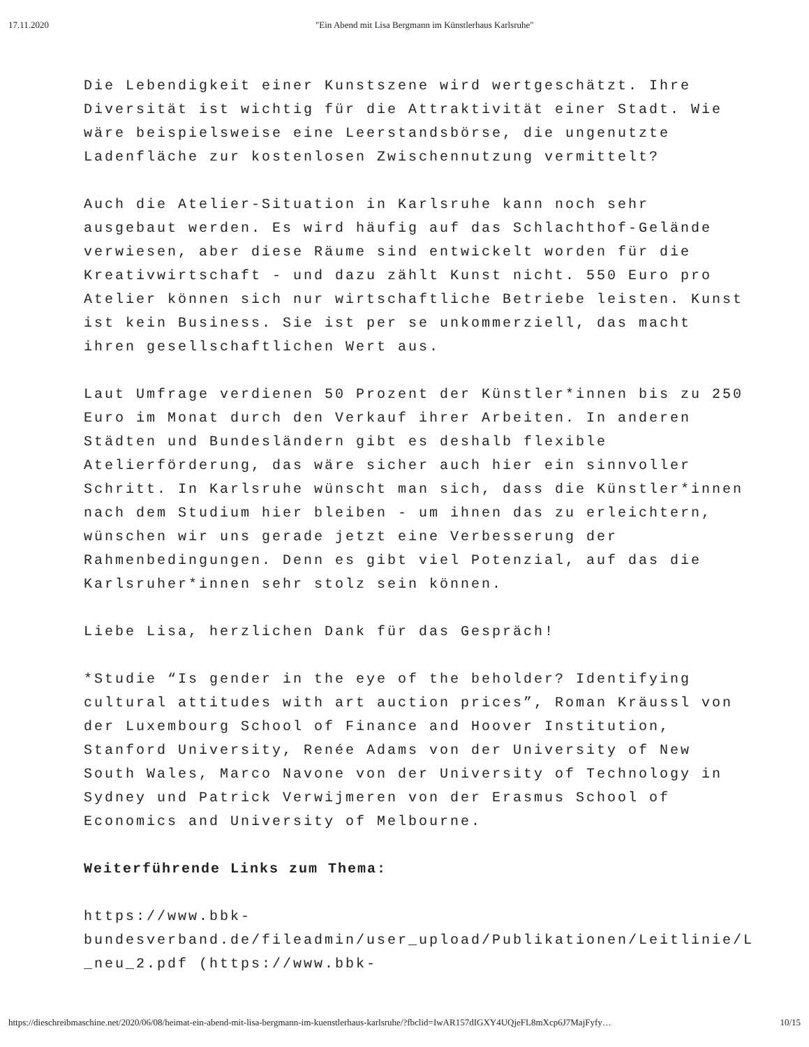17.11.2020 "Ein Abend mit Lisa Bergmann im Künstlerhaus Karlsruhe"
Die Lebendigkeit einer Kunstszene wird wertgeschätzt. Ihre Diversität ist wichtig für die Attraktivität einer Stadt. Wie wäre beispielsweise eine Leerstandsbörse, die ungenutzte Ladenfläche zur kostenlosen Zwischennutzung vermittelt?
Auch die Atelier-Situation in Karlsruhe kann noch sehr ausgebaut werden. Es wird häufig auf das Schlachthof-Gelände verwiesen, aber diese Räume sind entwickelt worden für die Kreativwirtschaft - und dazu zählt Kunst nicht. 550 Euro pro Atelier können sich nur wirtschaftliche Betriebe leisten. Kunst ist kein Business. Sie ist per se unkommerziell, das macht ihren gesellschaftlichen Wert aus.
Laut Umfrage verdienen 50 Prozent der Künstler*innen bis zu 250 Euro im Monat durch den Verkauf ihrer Arbeiten. In anderen Städten und Bundesländern gibt es deshalb flexible Atelierförderung, das wäre sicher auch hier ein sinnvoller Schritt. In Karlsruhe wünscht man sich, dass die Künstler*innen nach dem Studium hier bleiben - um ihnen das zu erleichtern, wünschen wir uns gerade jetzt eine Verbesserung der Rahmenbedingungen. Denn es gibt viel Potenzial, auf das die Karlsruher*innen sehr stolz sein können.
Liebe Lisa, herzlichen Dank für das Gespräch!
*Studie “Is gender in the eye of the beholder? Identifying cultural attitudes with art auction prices”, Roman Kräussl von der Luxembourg School of Finance and Hoover Institution, Stanford University, Renée Adams von der University of New South Wales, Marco Navone von der University of Technology in Sydney und Patrick Verwijmeren von der Erasmus School of Economics and University of Melbourne.
Weiterführende Links zum Thema:
https://www.bbk-
bundesverband.de/fileadmin/user_upload/Publikationen/Leitlinie/L
_neu_2.pdf (https://www.bbk-
https://dieschreibmaschine.net/2020/06/08/heimat-ein-abend-mit-lisa-bergmann-im-kuenstlerhaus-karlsruhe/?fbclid=IwAR157dIGXY4UQjeFL8mXcp6J7MajFyfy… 10/15